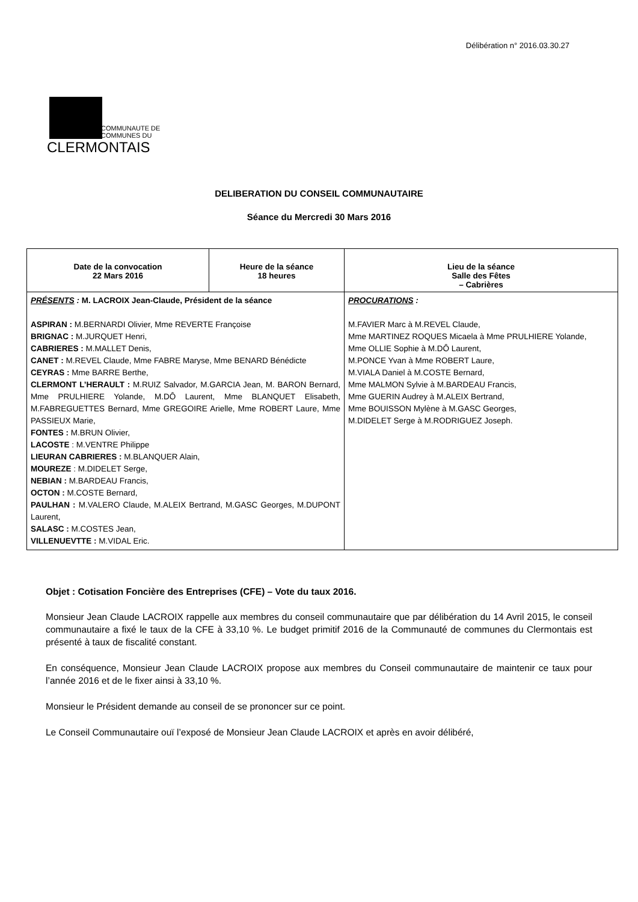Délibération n° 2016.03.30.27
COMMUNAUTE DE
COMMUNES DU
CLERMONTAIS
DELIBERATION DU CONSEIL COMMUNAUTAIRE
Séance du Mercredi 30 Mars 2016
| Date de la convocation 22 Mars 2016 | Heure de la séance 18 heures | Lieu de la séance Salle des Fêtes – Cabrières |
| PRÉSENTS : M. LACROIX Jean-Claude, Président de la séance ASPIRAN : M.BERNARDI Olivier, Mme REVERTE Françoise BRIGNAC : M.JURQUET Henri, CABRIERES : M.MALLET Denis, CANET : M.REVEL Claude, Mme FABRE Maryse, Mme BENARD Bénédicte CEYRAS : Mme BARRE Berthe, CLERMONT L’HERAULT : M.RUIZ Salvador, M.GARCIA Jean, M. BARON Bernard, Mme PRULHIERE Yolande, M.DÔ Laurent, Mme BLANQUET Elisabeth, M.FABREGUETTES Bernard, Mme GREGOIRE Arielle, Mme ROBERT Laure, Mme PASSIEUX Marie, FONTES : M.BRUN Olivier, LACOSTE : M.VENTRE Philippe LIEURAN CABRIERES : M.BLANQUER Alain, MOUREZE : M.DIDELET Serge, NEBIAN : M.BARDEAU Francis, OCTON : M.COSTE Bernard, PAULHAN : M.VALERO Claude, M.ALEIX Bertrand, M.GASC Georges, M.DUPONT Laurent, SALASC : M.COSTES Jean, VILLENUEVTTE : M.VIDAL Eric. | | PROCURATIONS : M.FAVIER Marc à M.REVEL Claude, Mme MARTINEZ ROQUES Micaela à Mme PRULHIERE Yolande, Mme OLLIE Sophie à M.DÔ Laurent, M.PONCE Yvan à Mme ROBERT Laure, M.VIALA Daniel à M.COSTE Bernard, Mme MALMON Sylvie à M.BARDEAU Francis, Mme GUERIN Audrey à M.ALEIX Bertrand, Mme BOUISSON Mylène à M.GASC Georges, M.DIDELET Serge à M.RODRIGUEZ Joseph. |
Objet : Cotisation Foncière des Entreprises (CFE) – Vote du taux 2016.
Monsieur Jean Claude LACROIX rappelle aux membres du conseil communautaire que par délibération du 14 Avril 2015, le conseil communautaire a fixé le taux de la CFE à 33,10 %. Le budget primitif 2016 de la Communauté de communes du Clermontais est présenté à taux de fiscalité constant.
En conséquence, Monsieur Jean Claude LACROIX propose aux membres du Conseil communautaire de maintenir ce taux pour l’année 2016 et de le fixer ainsi à 33,10 %.
Monsieur le Président demande au conseil de se prononcer sur ce point.
Le Conseil Communautaire ouï l’exposé de Monsieur Jean Claude LACROIX et après en avoir délibéré,